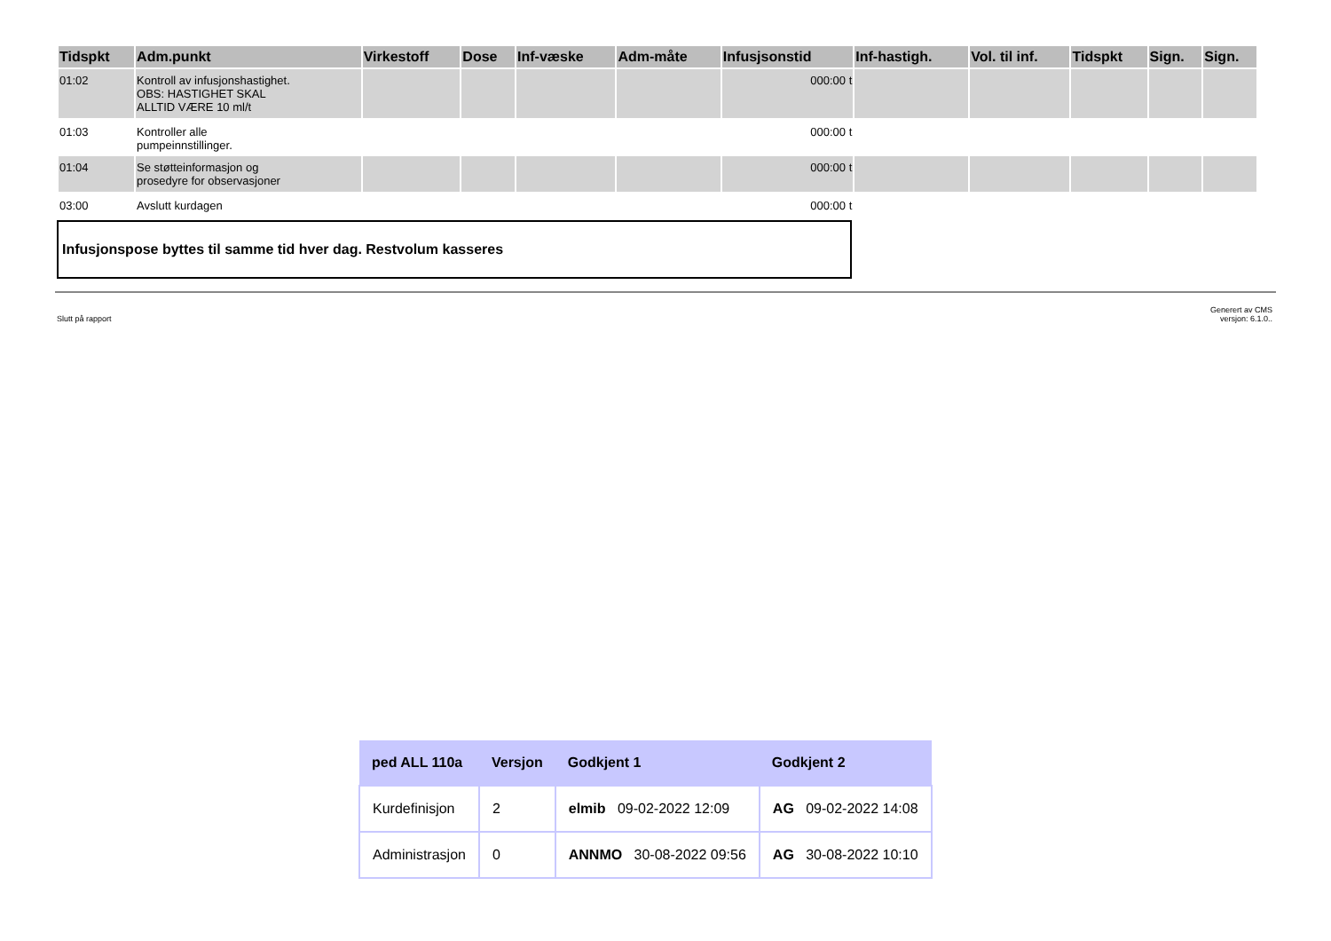| Tidspkt | Adm.punkt | Virkestoff | Dose | Inf-væske | Adm-måte | Infusjsonstid | Inf-hastigh. | Vol. til inf. | Tidspkt | Sign. | Sign. |
| --- | --- | --- | --- | --- | --- | --- | --- | --- | --- | --- | --- |
| 01:02 | Kontroll av infusjonshastighet. OBS: HASTIGHET SKAL ALLTID VÆRE 10 ml/t | | | | | 000:00 t | | | | | |
| 01:03 | Kontroller alle pumpeinnstillinger. | | | | | 000:00 t | | | | | |
| 01:04 | Se støtteinformasjon og prosedyre for observasjoner | | | | | 000:00 t | | | | | |
| 03:00 | Avslutt kurdagen | | | | | 000:00 t | | | | | |
Infusjonspose byttes til samme tid hver dag. Restvolum kasseres
Slutt på rapport Generert av CMS
versjon: 6.1.0..
| ped ALL 110a | Versjon | Godkjent 1 | Godkjent 2 |
| --- | --- | --- | --- |
| Kurdefinisjon | 2 | elmib 09-02-2022 12:09 | AG 09-02-2022 14:08 |
| Administrasjon | 0 | ANNMO 30-08-2022 09:56 | AG 30-08-2022 10:10 |